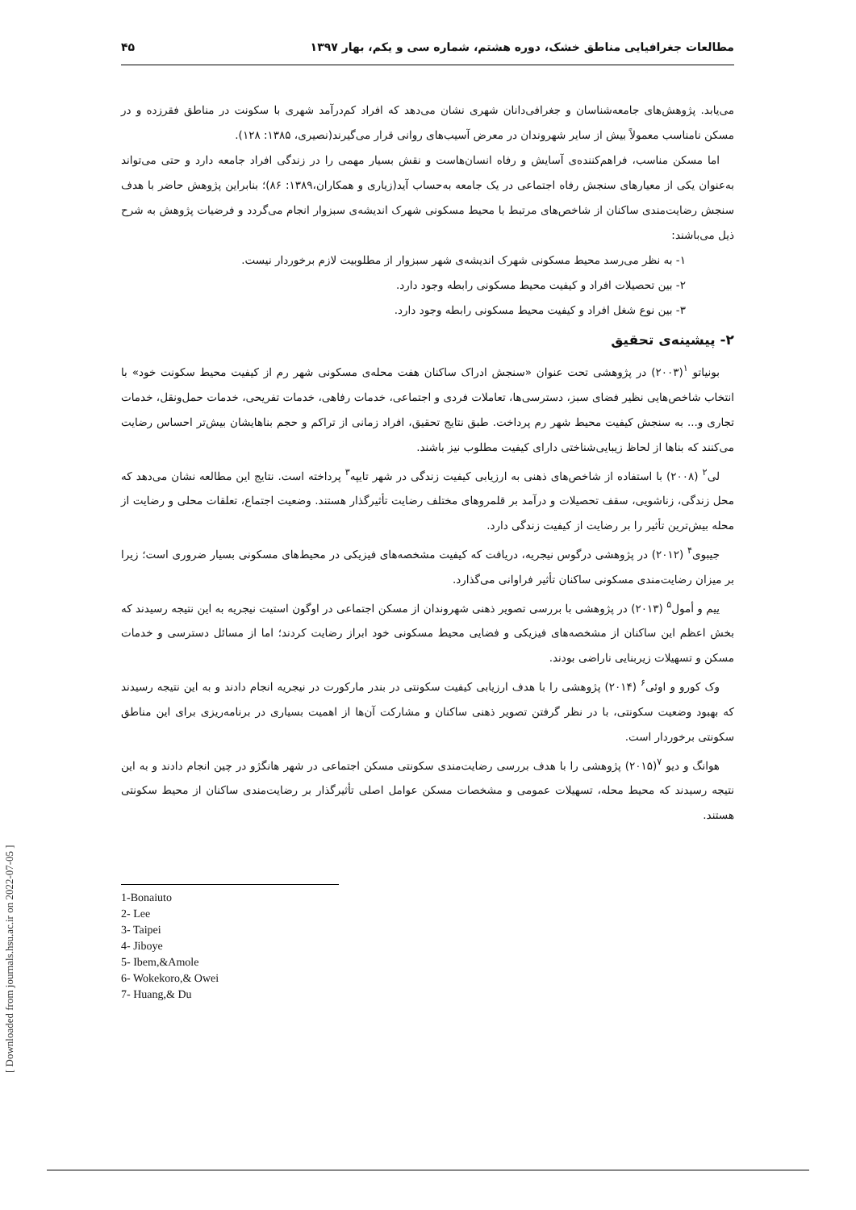مطالعات جغرافیایی مناطق خشک، دوره هشتم، شماره سی و یکم، بهار ۱۳۹۷ ۴۵
می‌یابد. پژوهش‌های جامعه‌شناسان و جغرافی‌دانان شهری نشان می‌دهد که افراد کم‌درآمد شهری با سکونت در مناطق فقرزده و در مسکن نامناسب معمولاً بیش از سایر شهروندان در معرض آسیب‌های روانی قرار می‌گیرند(نصیری، ۱۳۸۵: ۱۲۸).
اما مسکن مناسب، فراهم‌کننده‌ی آسایش و رفاه انسان‌هاست و نقش بسیار مهمی را در زندگی افراد جامعه دارد و حتی می‌تواند به‌عنوان یکی از معیارهای سنجش رفاه اجتماعی در یک جامعه به‌حساب آید(زیاری و همکاران،۱۳۸۹: ۸۶)؛ بنابراین پژوهش حاضر با هدف سنجش رضایت‌مندی ساکنان از شاخص‌های مرتبط با محیط مسکونی شهرک اندیشه‌ی سبزوار انجام می‌گردد و فرضیات پژوهش به شرح ذیل می‌باشند:
۱- به نظر می‌رسد محیط مسکونی شهرک اندیشه‌ی شهر سبزوار از مطلوبیت لازم برخوردار نیست.
۲- بین تحصیلات افراد و کیفیت محیط مسکونی رابطه وجود دارد.
۳- بین نوع شغل افراد و کیفیت محیط مسکونی رابطه وجود دارد.
۲- پیشینه‌ی تحقیق
بونیاتو <sup>۱</sup>(۲۰۰۳) در پژوهشی تحت عنوان «سنجش ادراک ساکنان هفت محله‌ی مسکونی شهر رم از کیفیت محیط سکونت خود» با انتخاب شاخص‌هایی نظیر فضای سبز، دسترسی‌ها، تعاملات فردی و اجتماعی، خدمات رفاهی، خدمات تفریحی، خدمات حمل‌ونقل، خدمات تجاری و... به سنجش کیفیت محیط شهر رم پرداخت. طبق نتایج تحقیق، افراد زمانی از تراکم و حجم بناهایشان بیش‌تر احساس رضایت می‌کنند که بناها از لحاظ زیبایی‌شناختی دارای کیفیت مطلوب نیز باشند.
لی<sup>۲</sup> (۲۰۰۸) با استفاده از شاخص‌های ذهنی به ارزیابی کیفیت زندگی در شهر تایپه<sup>۳</sup> پرداخته است. نتایج این مطالعه نشان می‌دهد که محل زندگی، زناشویی، سقف تحصیلات و درآمد بر قلمروهای مختلف رضایت تأثیرگذار هستند. وضعیت اجتماع، تعلقات محلی و رضایت از محله بیش‌ترین تأثیر را بر رضایت از کیفیت زندگی دارد.
جیبوی<sup>۴</sup> (۲۰۱۲) در پژوهشی درگوس نیجریه، دریافت که کیفیت مشخصه‌های فیزیکی در محیط‌های مسکونی بسیار ضروری است؛ زیرا بر میزان رضایت‌مندی مسکونی ساکنان تأثیر فراوانی می‌گذارد.
ییم و أمول<sup>۵</sup> (۲۰۱۳) در پژوهشی با بررسی تصویر ذهنی شهروندان از مسکن اجتماعی در اوگون استیت نیجریه به این نتیجه رسیدند که بخش اعظم این ساکنان از مشخصه‌های فیزیکی و فضایی محیط مسکونی خود ابراز رضایت کردند؛ اما از مسائل دسترسی و خدمات مسکن و تسهیلات زیربنایی ناراضی بودند.
وک کورو و اوئی<sup>۶</sup> (۲۰۱۴) پژوهشی را با هدف ارزیابی کیفیت سکونتی در بندر مارکورت در نیجریه انجام دادند و به این نتیجه رسیدند که بهبود وضعیت سکونتی، با در نظر گرفتن تصویر ذهنی ساکنان و مشارکت آن‌ها از اهمیت بسیاری در برنامه‌ریزی برای این مناطق سکونتی برخوردار است.
هوانگ و دیو <sup>۷</sup>(۲۰۱۵) پژوهشی را با هدف بررسی رضایت‌مندی سکونتی مسکن اجتماعی در شهر هانگژو در چین انجام دادند و به این نتیجه رسیدند که محیط محله، تسهیلات عمومی و مشخصات مسکن عوامل اصلی تأثیرگذار بر رضایت‌مندی ساکنان از محیط سکونتی هستند.
1-Bonaiuto
2- Lee
3- Taipei
4- Jiboye
5- Ibem,&Amole
6- Wokekoro,& Owei
7- Huang,& Du
[ Downloaded from journals.hsu.ac.ir on 2022-07-05 ]